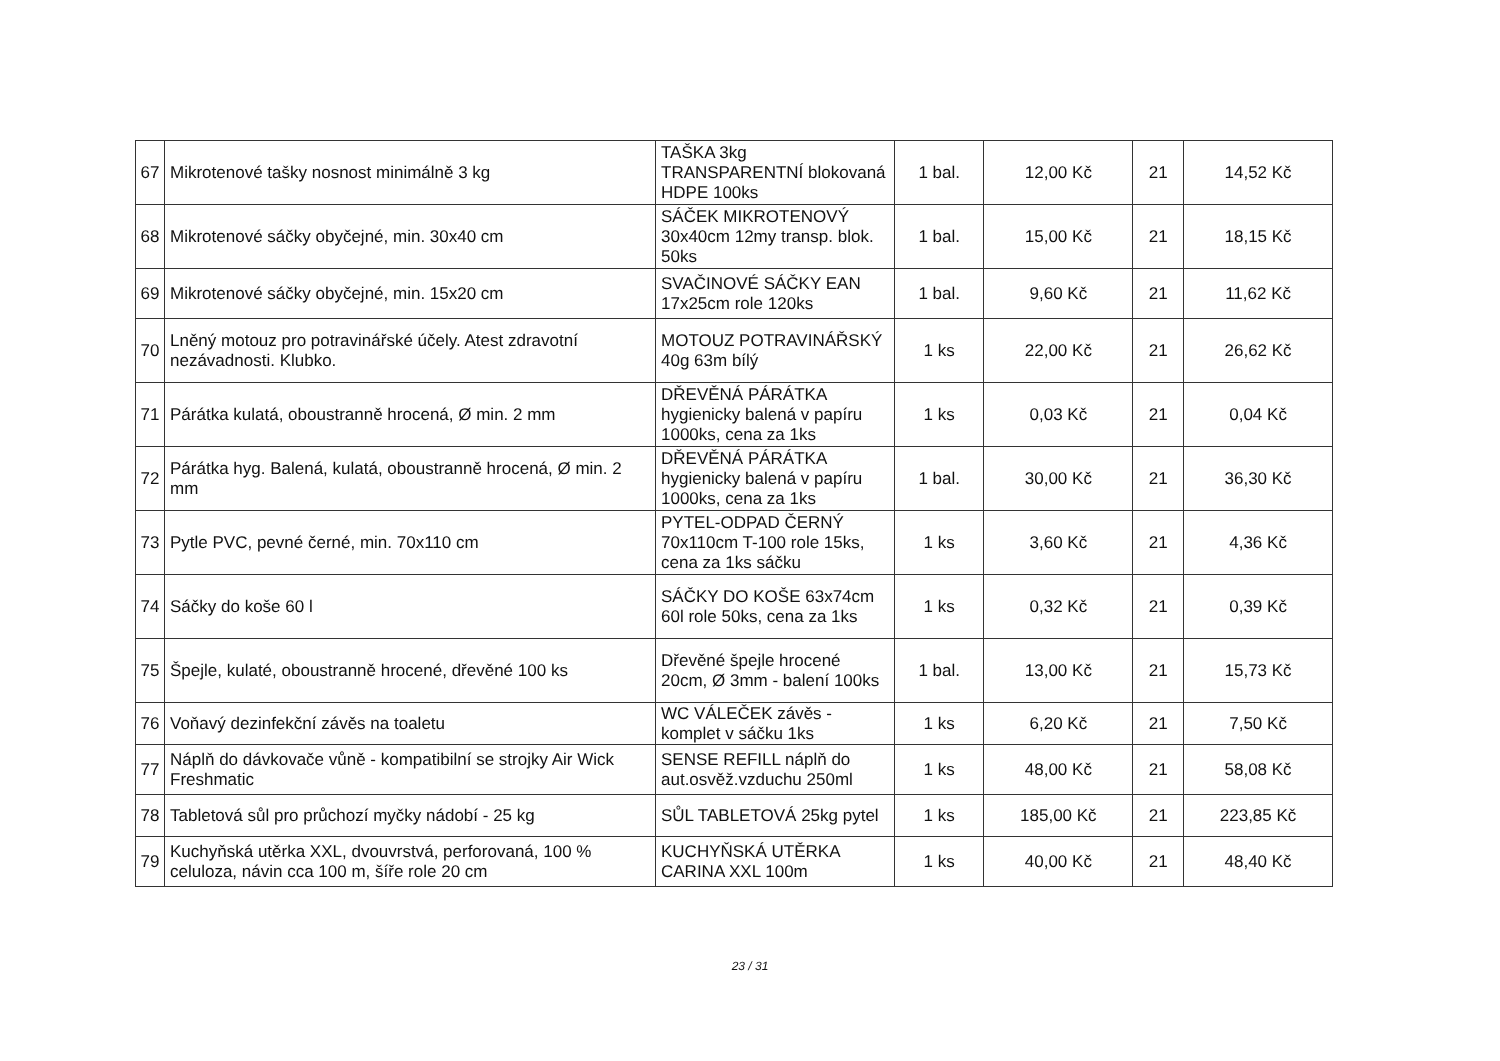| 67 | Mikrotenové tašky nosnost minimálně 3 kg | TAŠKA 3kg TRANSPARENTNÍ blokovaná HDPE 100ks | 1 bal. | 12,00 Kč | 21 | 14,52 Kč |
| 68 | Mikrotenové sáčky obyčejné, min. 30x40 cm | SÁČEK MIKROTENOVÝ 30x40cm 12my transp. blok. 50ks | 1 bal. | 15,00 Kč | 21 | 18,15 Kč |
| 69 | Mikrotenové sáčky obyčejné, min. 15x20 cm | SVAČINOVÉ SÁČKY EAN 17x25cm role 120ks | 1 bal. | 9,60 Kč | 21 | 11,62 Kč |
| 70 | Lněný motouz pro potravinářské účely. Atest zdravotní nezávadnosti. Klubko. | MOTOUZ POTRAVINÁŘSKÝ 40g 63m bílý | 1 ks | 22,00 Kč | 21 | 26,62 Kč |
| 71 | Párátka kulatá, oboustranně hrocená, Ø min. 2 mm | DŘEVĚNÁ PÁRÁTKA hygienicky balená v papíru 1000ks, cena za 1ks | 1 ks | 0,03 Kč | 21 | 0,04 Kč |
| 72 | Párátka hyg. Balená, kulatá, oboustranně hrocená, Ø min. 2 mm | DŘEVĚNÁ PÁRÁTKA hygienicky balená v papíru 1000ks, cena za 1ks | 1 bal. | 30,00 Kč | 21 | 36,30 Kč |
| 73 | Pytle PVC, pevné černé, min. 70x110 cm | PYTEL-ODPAD ČERNÝ 70x110cm T-100 role 15ks, cena za 1ks sáčku | 1 ks | 3,60 Kč | 21 | 4,36 Kč |
| 74 | Sáčky do koše 60 l | SÁČKY DO KOŠE 63x74cm 60l role 50ks, cena za 1ks | 1 ks | 0,32 Kč | 21 | 0,39 Kč |
| 75 | Špejle, kulaté, oboustranně hrocené, dřevěné 100 ks | Dřevěné špejle hrocené 20cm, Ø 3mm - balení 100ks | 1 bal. | 13,00 Kč | 21 | 15,73 Kč |
| 76 | Voňavý dezinfekční závěs na toaletu | WC VÁLEČEK závěs - komplet v sáčku 1ks | 1 ks | 6,20 Kč | 21 | 7,50 Kč |
| 77 | Náplň do dávkovače vůně - kompatibilní se strojky Air Wick Freshmatic | SENSE REFILL náplň do aut.osvěž.vzduchu 250ml | 1 ks | 48,00 Kč | 21 | 58,08 Kč |
| 78 | Tabletová sůl pro průchozí myčky nádobí - 25 kg | SŮL TABLETOVÁ 25kg pytel | 1 ks | 185,00 Kč | 21 | 223,85 Kč |
| 79 | Kuchyňská utěrka XXL, dvouvrstvá, perforovaná, 100 % celuloza, návin cca 100 m, šíře role 20 cm | KUCHYŇSKÁ UTĚRKA CARINA XXL 100m | 1 ks | 40,00 Kč | 21 | 48,40 Kč |
23 / 31